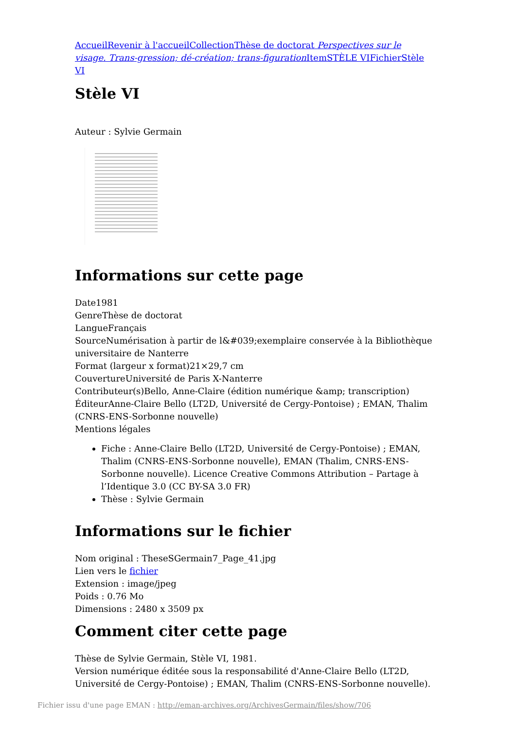Accueil Revenir à l'accueil Collection Thèse de doctorat Perspectives sur le visage. Trans-gression; dé-création; trans-figuration Item STÈLE VI Fichier Stèle VI
Stèle VI
Auteur : Sylvie Germain
Informations sur cette page
Date1981
GenreThèse de doctorat
LangueFrançais
SourceNumérisation à partir de l&#039;exemplaire conservée à la Bibliothèque universitaire de Nanterre
Format (largeur x format)21×29,7 cm
CouvertureUniversité de Paris X-Nanterre
Contributeur(s)Bello, Anne-Claire (édition numérique &amp; transcription)
ÉditeurAnne-Claire Bello (LT2D, Université de Cergy-Pontoise) ; EMAN, Thalim (CNRS-ENS-Sorbonne nouvelle)
Mentions légales
Fiche : Anne-Claire Bello (LT2D, Université de Cergy-Pontoise) ; EMAN, Thalim (CNRS-ENS-Sorbonne nouvelle), EMAN (Thalim, CNRS-ENS-Sorbonne nouvelle). Licence Creative Commons Attribution – Partage à l’Identique 3.0 (CC BY-SA 3.0 FR)
Thèse : Sylvie Germain
Informations sur le fichier
Nom original : TheseSGermain7_Page_41.jpg
Lien vers le fichier
Extension : image/jpeg
Poids : 0.76 Mo
Dimensions : 2480 x 3509 px
Comment citer cette page
Thèse de Sylvie Germain, Stèle VI, 1981.
Version numérique éditée sous la responsabilité d'Anne-Claire Bello (LT2D, Université de Cergy-Pontoise) ; EMAN, Thalim (CNRS-ENS-Sorbonne nouvelle).
Fichier issu d'une page EMAN : http://eman-archives.org/ArchivesGermain/files/show/706